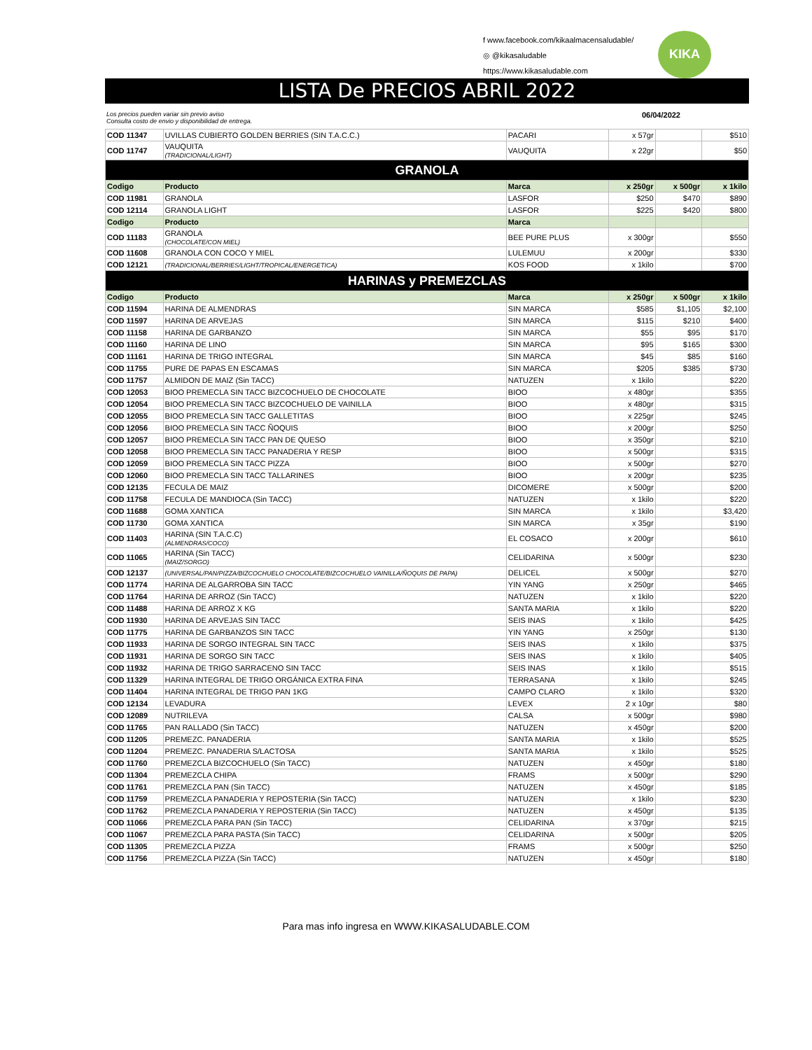f www.facebook.com/kikaalmacensaludable/
◎ @kikasaludable
https://www.kikasaludable.com
KIKA
LISTA De PRECIOS ABRIL 2022
Los precios pueden variar sin previo aviso
Consulta costo de envio y disponibilidad de entrega. 06/04/2022
| COD 11347 | UVILLAS CUBIERTO GOLDEN BERRIES (SIN T.A.C.C.) | PACARI | x 57gr | | $510 |
| COD 11747 | VAUQUITA (TRADICIONAL/LIGHT) | VAUQUITA | x 22gr | | $50 |
| GRANOLA | | | | | |
| Codigo | Producto | Marca | x 250gr | x 500gr | x 1kilo |
| COD 11981 | GRANOLA | LASFOR | $250 | $470 | $890 |
| COD 12114 | GRANOLA LIGHT | LASFOR | $225 | $420 | $800 |
| Codigo | Producto | Marca | | | |
| COD 11183 | GRANOLA (CHOCOLATE/CON MIEL) | BEE PURE PLUS | x 300gr | | $550 |
| COD 11608 | GRANOLA CON COCO Y MIEL | LULEMUU | x 200gr | | $330 |
| COD 12121 | (TRADICIONAL/BERRIES/LIGHT/TROPICAL/ENERGETICA) | KOS FOOD | x 1kilo | | $700 |
| HARINAS y PREMEZCLAS | | | | | |
| Codigo | Producto | Marca | x 250gr | x 500gr | x 1kilo |
| COD 11594 | HARINA DE ALMENDRAS | SIN MARCA | $585 | $1,105 | $2,100 |
| COD 11597 | HARINA DE ARVEJAS | SIN MARCA | $115 | $210 | $400 |
| COD 11158 | HARINA DE GARBANZO | SIN MARCA | $55 | $95 | $170 |
| COD 11160 | HARINA DE LINO | SIN MARCA | $95 | $165 | $300 |
| COD 11161 | HARINA DE TRIGO INTEGRAL | SIN MARCA | $45 | $85 | $160 |
| COD 11755 | PURE DE PAPAS EN ESCAMAS | SIN MARCA | $205 | $385 | $730 |
| COD 11757 | ALMIDON DE MAIZ (Sin TACC) | NATUZEN | x 1kilo | | $220 |
| COD 12053 | BIOO PREMECLA SIN TACC BIZCOCHUELO DE CHOCOLATE | BIOO | x 480gr | | $355 |
| COD 12054 | BIOO PREMECLA SIN TACC BIZCOCHUELO DE VAINILLA | BIOO | x 480gr | | $315 |
| COD 12055 | BIOO PREMECLA SIN TACC GALLETITAS | BIOO | x 225gr | | $245 |
| COD 12056 | BIOO PREMECLA SIN TACC ÑOQUIS | BIOO | x 200gr | | $250 |
| COD 12057 | BIOO PREMECLA SIN TACC PAN DE QUESO | BIOO | x 350gr | | $210 |
| COD 12058 | BIOO PREMECLA SIN TACC PANADERIA Y RESP | BIOO | x 500gr | | $315 |
| COD 12059 | BIOO PREMECLA SIN TACC PIZZA | BIOO | x 500gr | | $270 |
| COD 12060 | BIOO PREMECLA SIN TACC TALLARINES | BIOO | x 200gr | | $235 |
| COD 12135 | FECULA DE MAIZ | DICOMERE | x 500gr | | $200 |
| COD 11758 | FECULA DE MANDIOCA (Sin TACC) | NATUZEN | x 1kilo | | $220 |
| COD 11688 | GOMA XANTICA | SIN MARCA | x 1kilo | | $3,420 |
| COD 11730 | GOMA XANTICA | SIN MARCA | x 35gr | | $190 |
| COD 11403 | HARINA (SIN T.A.C.C) (ALMENDRAS/COCO) | EL COSACO | x 200gr | | $610 |
| COD 11065 | HARINA (Sin TACC) (MAIZ/SORGO) | CELIDARINA | x 500gr | | $230 |
| COD 12137 | (UNIVERSAL/PAN/PIZZA/BIZCOCHUELO CHOCOLATE/BIZCOCHUELO VAINILLA/ÑOQUIS DE PAPA) | DELICEL | x 500gr | | $270 |
| COD 11774 | HARINA DE ALGARROBA SIN TACC | YIN YANG | x 250gr | | $465 |
| COD 11764 | HARINA DE ARROZ (Sin TACC) | NATUZEN | x 1kilo | | $220 |
| COD 11488 | HARINA DE ARROZ X KG | SANTA MARIA | x 1kilo | | $220 |
| COD 11930 | HARINA DE ARVEJAS SIN TACC | SEIS INAS | x 1kilo | | $425 |
| COD 11775 | HARINA DE GARBANZOS SIN TACC | YIN YANG | x 250gr | | $130 |
| COD 11933 | HARINA DE SORGO INTEGRAL SIN TACC | SEIS INAS | x 1kilo | | $375 |
| COD 11931 | HARINA DE SORGO SIN TACC | SEIS INAS | x 1kilo | | $405 |
| COD 11932 | HARINA DE TRIGO SARRACENO SIN TACC | SEIS INAS | x 1kilo | | $515 |
| COD 11329 | HARINA INTEGRAL DE TRIGO ORGÁNICA EXTRA FINA | TERRASANA | x 1kilo | | $245 |
| COD 11404 | HARINA INTEGRAL DE TRIGO PAN 1KG | CAMPO CLARO | x 1kilo | | $320 |
| COD 12134 | LEVADURA | LEVEX | 2 x 10gr | | $80 |
| COD 12089 | NUTRILEVA | CALSA | x 500gr | | $980 |
| COD 11765 | PAN RALLADO (Sin TACC) | NATUZEN | x 450gr | | $200 |
| COD 11205 | PREMEZC. PANADERIA | SANTA MARIA | x 1kilo | | $525 |
| COD 11204 | PREMEZC. PANADERIA S/LACTOSA | SANTA MARIA | x 1kilo | | $525 |
| COD 11760 | PREMEZCLA BIZCOCHUELO (Sin TACC) | NATUZEN | x 450gr | | $180 |
| COD 11304 | PREMEZCLA CHIPA | FRAMS | x 500gr | | $290 |
| COD 11761 | PREMEZCLA PAN (Sin TACC) | NATUZEN | x 450gr | | $185 |
| COD 11759 | PREMEZCLA PANADERIA Y REPOSTERIA (Sin TACC) | NATUZEN | x 1kilo | | $230 |
| COD 11762 | PREMEZCLA PANADERIA Y REPOSTERIA (Sin TACC) | NATUZEN | x 450gr | | $135 |
| COD 11066 | PREMEZCLA PARA PAN (Sin TACC) | CELIDARINA | x 370gr | | $215 |
| COD 11067 | PREMEZCLA PARA PASTA (Sin TACC) | CELIDARINA | x 500gr | | $205 |
| COD 11305 | PREMEZCLA PIZZA | FRAMS | x 500gr | | $250 |
| COD 11756 | PREMEZCLA PIZZA (Sin TACC) | NATUZEN | x 450gr | | $180 |
Para mas info ingresa en WWW.KIKASALUDABLE.COM